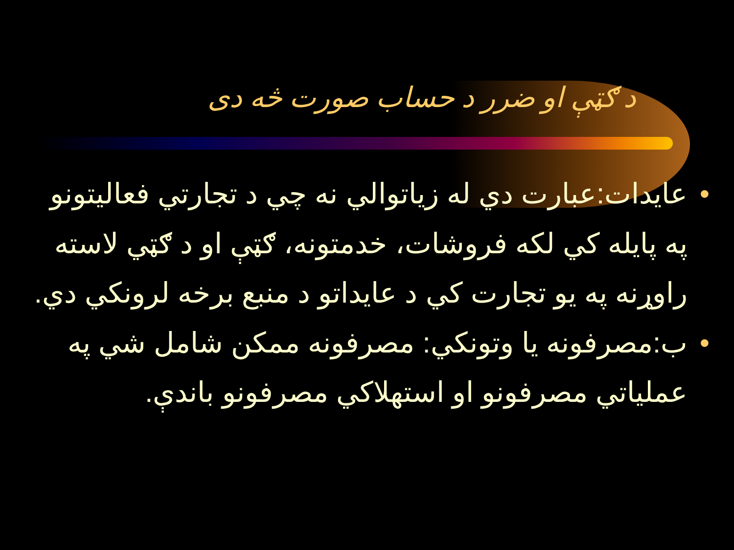د ګټې او ضرر د حساب صورت څه دی
• عايدات:عبارت دي له زياتوالي نه چي د تجارتي فعاليتونو په پايله کي لکه فروشات، خدمتونه، ګټې او د ګټي لاسته راوړنه په يو تجارت کي د عايداتو د منبع برخه لرونکي دي.
• ب:مصرفونه يا وتونکي: مصرفونه ممکن شامل شي په عملياتي مصرفونو او استهلاکي مصرفونو باندې.